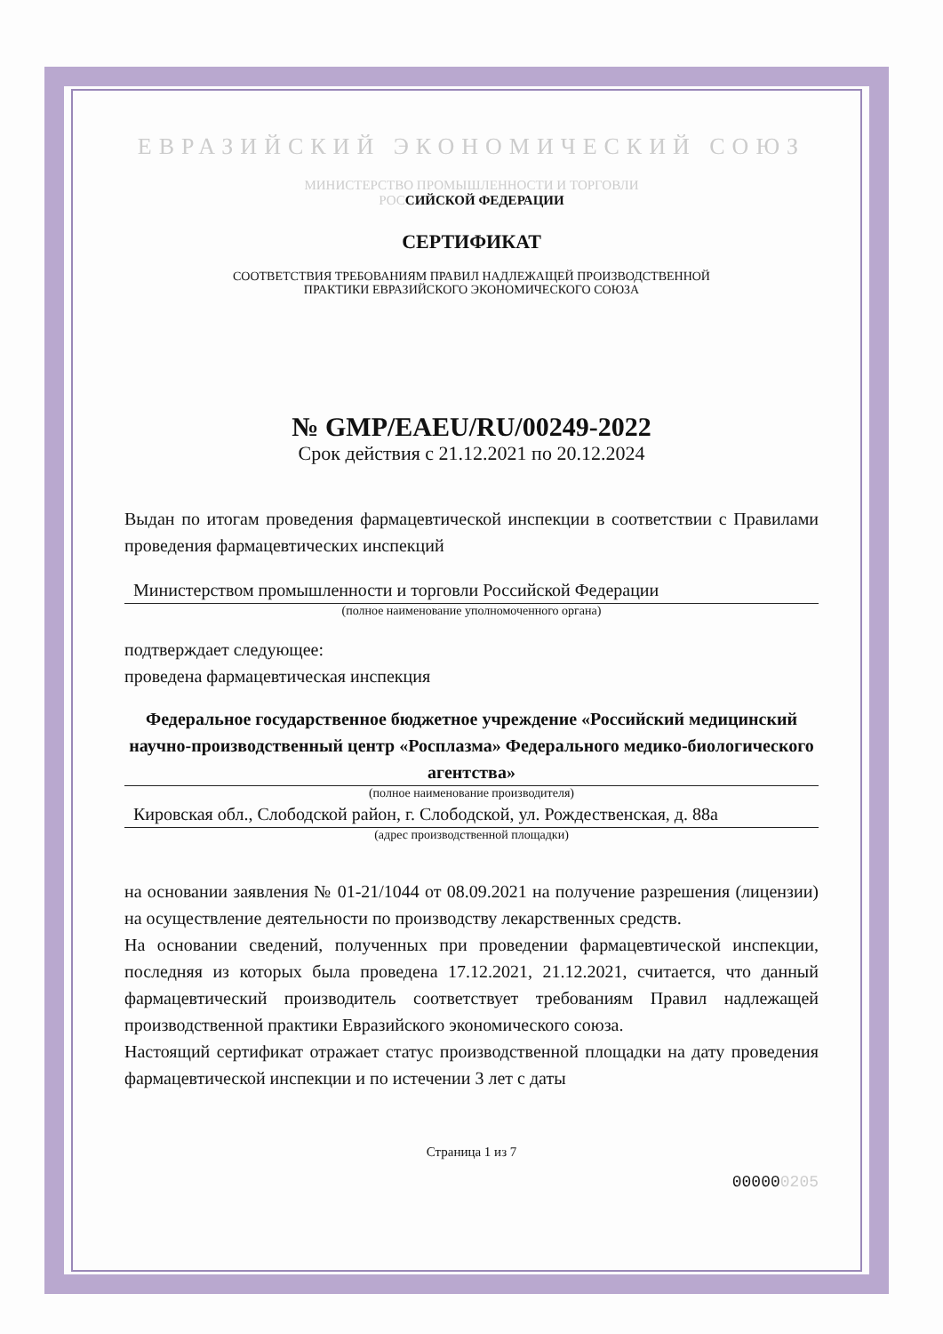ЕВРАЗИЙСКИЙ ЭКОНОМИЧЕСКИЙ СОЮЗ
МИНИСТЕРСТВО ПРОМЫШЛЕННОСТИ И ТОРГОВЛИ
РОС СИЙСКОЙ ФЕДЕРАЦИИ
СЕРТИФИКАТ
СООТВЕТСТВИЯ ТРЕБОВАНИЯМ ПРАВИЛ НАДЛЕЖАЩЕЙ ПРОИЗВОДСТВЕННОЙ
ПРАКТИКИ ЕВРАЗИЙСКОГО ЭКОНОМИЧЕСКОГО СОЮЗА
№ GMP/EAEU/RU/00249-2022
Срок действия с 21.12.2021 по 20.12.2024
Выдан по итогам проведения фармацевтической инспекции в соответствии с Правилами проведения фармацевтических инспекций
Министерством промышленности и торговли Российской Федерации
(полное наименование уполномоченного органа)
подтверждает следующее:
проведена фармацевтическая инспекция
Федеральное государственное бюджетное учреждение «Российский медицинский научно-производственный центр «Росплазма» Федерального медико-биологического агентства»
(полное наименование производителя)
Кировская обл., Слободской район, г. Слободской, ул. Рождественская, д. 88а
(адрес производственной площадки)
на основании заявления № 01-21/1044 от 08.09.2021 на получение разрешения (лицензии) на осуществление деятельности по производству лекарственных средств.
На основании сведений, полученных при проведении фармацевтической инспекции, последняя из которых была проведена 17.12.2021, 21.12.2021, считается, что данный фармацевтический производитель соответствует требованиям Правил надлежащей производственной практики Евразийского экономического союза.
Настоящий сертификат отражает статус производственной площадки на дату проведения фармацевтической инспекции и по истечении 3 лет с даты
Страница 1 из 7
000000205